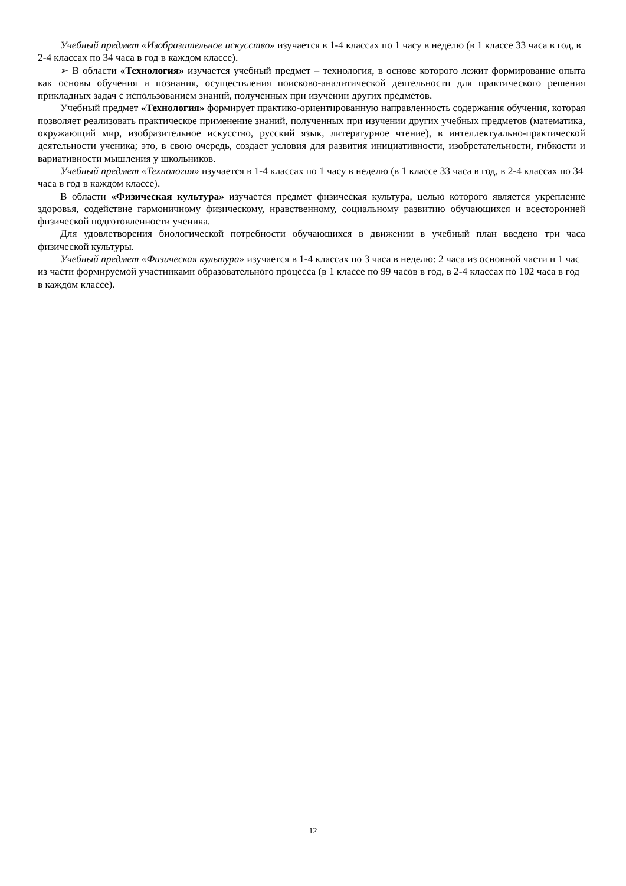Учебный предмет «Изобразительное искусство» изучается в 1-4 классах по 1 часу в неделю (в 1 классе 33 часа в год, в 2-4 классах по 34 часа в год в каждом классе).
➢ В области «Технология» изучается учебный предмет – технология, в основе которого лежит формирование опыта как основы обучения и познания, осуществления поисково-аналитической деятельности для практического решения прикладных задач с использованием знаний, полученных при изучении других предметов.
Учебный предмет «Технология» формирует практико-ориентированную направленность содержания обучения, которая позволяет реализовать практическое применение знаний, полученных при изучении других учебных предметов (математика, окружающий мир, изобразительное искусство, русский язык, литературное чтение), в интеллектуально-практической деятельности ученика; это, в свою очередь, создает условия для развития инициативности, изобретательности, гибкости и вариативности мышления у школьников.
Учебный предмет «Технология» изучается в 1-4 классах по 1 часу в неделю (в 1 классе 33 часа в год, в 2-4 классах по 34 часа в год в каждом классе).
В области «Физическая культура» изучается предмет физическая культура, целью которого является укрепление здоровья, содействие гармоничному физическому, нравственному, социальному развитию обучающихся и всесторонней физической подготовленности ученика.
Для удовлетворения биологической потребности обучающихся в движении в учебный план введено три часа физической культуры.
Учебный предмет «Физическая культура» изучается в 1-4 классах по 3 часа в неделю: 2 часа из основной части и 1 час из части формируемой участниками образовательного процесса (в 1 классе по 99 часов в год, в 2-4 классах по 102 часа в год в каждом классе).
12